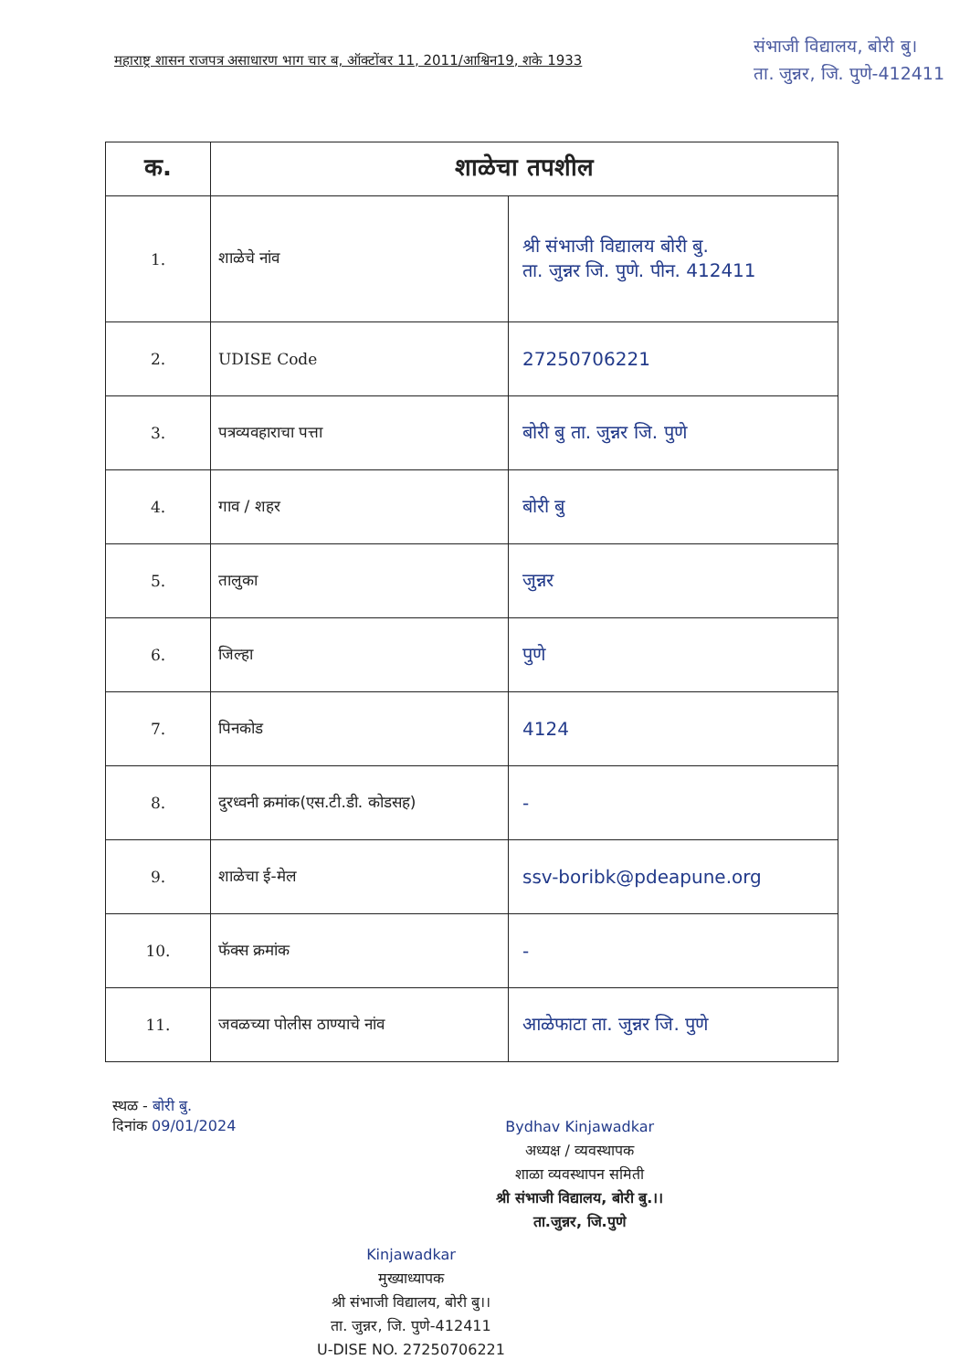महाराष्ट्र शासन राजपत्र असाधारण भाग चार ब, ऑक्टोंबर 11, 2011/आश्विन19, शके 1933
संभाजी विद्यालय, बोरी बु।
ता. जुन्नर, जि. पुणे-412411
| क. | शाळेचा तपशील | |
| --- | --- | --- |
| 1. | शाळेचे नांव | श्री संभाजी विद्यालय बोरी बु. ता. जुन्नर जि. पुणे. पीन. 412411 |
| 2. | UDISE Code | 27250706221 |
| 3. | पत्रव्यवहाराचा पत्ता | बोरी बु ता. जुन्नर जि. पुणे |
| 4. | गाव / शहर | बोरी बु |
| 5. | तालुका | जुन्नर |
| 6. | जिल्हा | पुणे |
| 7. | पिनकोड | 4124 |
| 8. | दुरध्वनी क्रमांक(एस.टी.डी. कोडसह) | - |
| 9. | शाळेचा ई-मेल | ssv-boribk@pdeapune.org |
| 10. | फॅक्स क्रमांक | - |
| 11. | जवळच्या पोलीस ठाण्याचे नांव | आळेफाटा ता. जुन्नर जि. पुणे |
स्थळ - बोरी बु.
दिनांक 09/01/2024
Bydhav Kinjawadkar
अध्यक्ष / व्यवस्थापक
शाळा व्यवस्थापन समिती
श्री संभाजी विद्यालय, बोरी बु.।।
ता.जुन्नर, जि.पुणे
Kinjawadkar
मुख्याध्यापक
श्री संभाजी विद्यालय, बोरी बु।।
ता. जुन्नर, जि. पुणे-412411
U-DISE NO. 27250706221